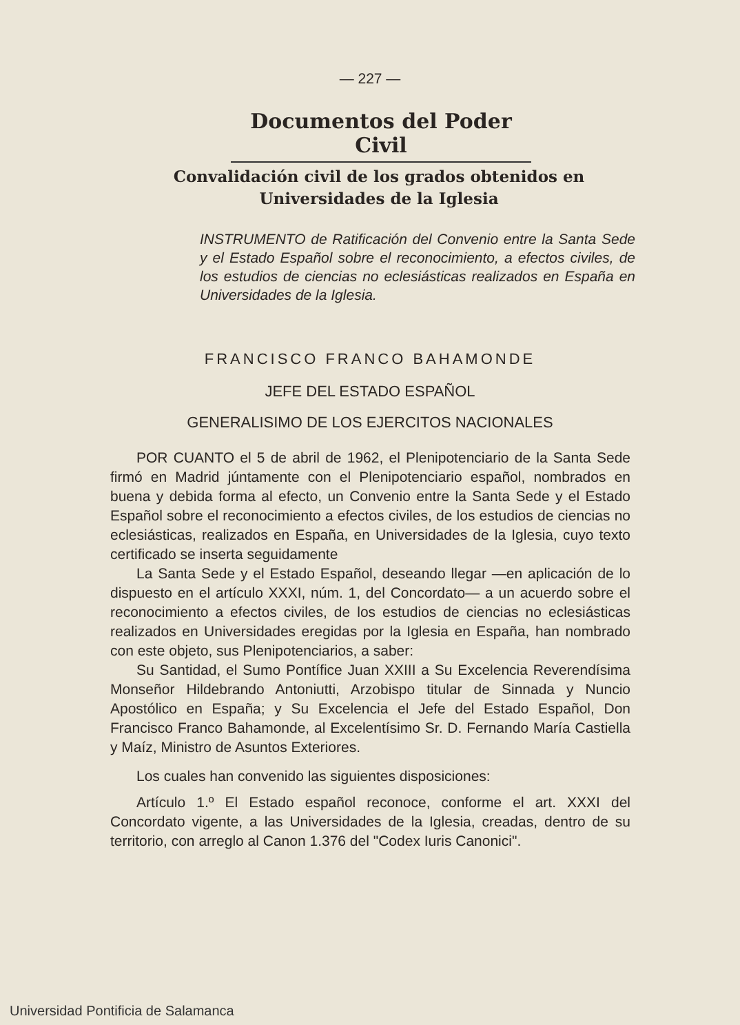— 227 —
Documentos del Poder Civil
Convalidación civil de los grados obtenidos en Universidades de la Iglesia
INSTRUMENTO de Ratificación del Convenio entre la Santa Sede y el Estado Español sobre el reconocimiento, a efectos civiles, de los estudios de ciencias no eclesiásticas realizados en España en Universidades de la Iglesia.
FRANCISCO FRANCO BAHAMONDE
JEFE DEL ESTADO ESPAÑOL
GENERALISIMO DE LOS EJERCITOS NACIONALES
POR CUANTO el 5 de abril de 1962, el Plenipotenciario de la Santa Sede firmó en Madrid júntamente con el Plenipotenciario español, nombrados en buena y debida forma al efecto, un Convenio entre la Santa Sede y el Estado Español sobre el reconocimiento a efectos civiles, de los estudios de ciencias no eclesiásticas, realizados en España, en Universidades de la Iglesia, cuyo texto certificado se inserta seguidamente
La Santa Sede y el Estado Español, deseando llegar —en aplicación de lo dispuesto en el artículo XXXI, núm. 1, del Concordato— a un acuerdo sobre el reconocimiento a efectos civiles, de los estudios de ciencias no eclesiásticas realizados en Universidades eregidas por la Iglesia en España, han nombrado con este objeto, sus Plenipotenciarios, a saber:
Su Santidad, el Sumo Pontífice Juan XXIII a Su Excelencia Reverendísima Monseñor Hildebrando Antoniutti, Arzobispo titular de Sinnada y Nuncio Apostólico en España; y Su Excelencia el Jefe del Estado Español, Don Francisco Franco Bahamonde, al Excelentísimo Sr. D. Fernando María Castiella y Maíz, Ministro de Asuntos Exteriores.
Los cuales han convenido las siguientes disposiciones:
Artículo 1.º El Estado español reconoce, conforme el art. XXXI del Concordato vigente, a las Universidades de la Iglesia, creadas, dentro de su territorio, con arreglo al Canon 1.376 del "Codex Iuris Canonici".
Universidad Pontificia de Salamanca